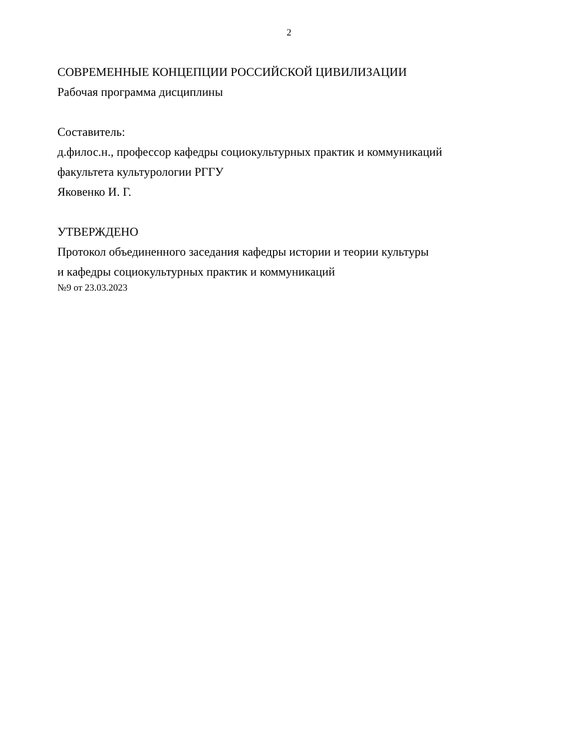2
СОВРЕМЕННЫЕ КОНЦЕПЦИИ РОССИЙСКОЙ ЦИВИЛИЗАЦИИ
Рабочая программа дисциплины
Составитель:
д.филос.н., профессор кафедры социокультурных практик и коммуникаций
факультета культурологии РГГУ
Яковенко И. Г.
УТВЕРЖДЕНО
Протокол объединенного заседания кафедры истории и теории культуры
и кафедры социокультурных практик и коммуникаций
№9 от 23.03.2023